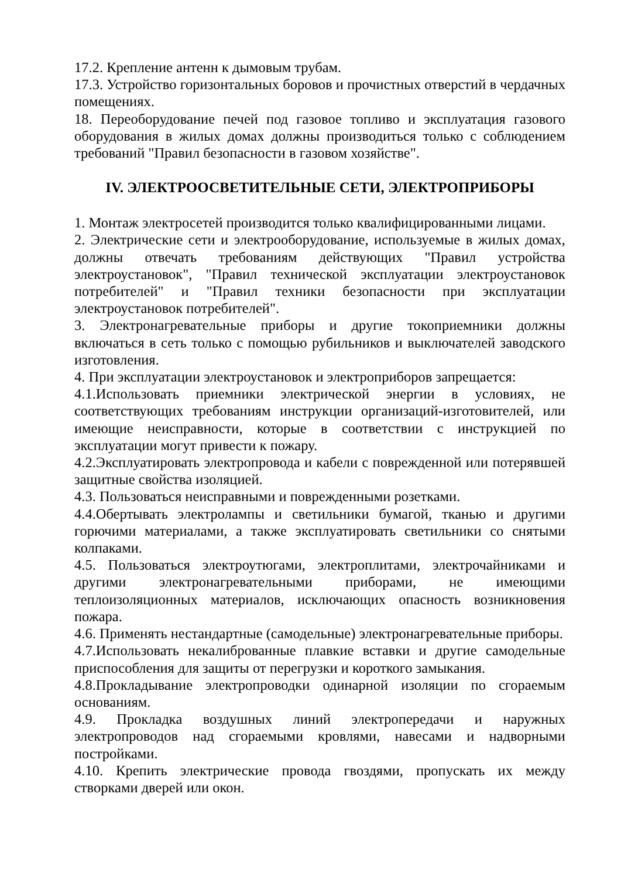17.2. Крепление антенн к дымовым трубам.
17.3. Устройство горизонтальных боровов и прочистных отверстий в чердачных помещениях.
18. Переоборудование печей под газовое топливо и эксплуатация газового оборудования в жилых домах должны производиться только с соблюдением требований "Правил безопасности в газовом хозяйстве".
IV. ЭЛЕКТРООСВЕТИТЕЛЬНЫЕ СЕТИ, ЭЛЕКТРОПРИБОРЫ
1. Монтаж электросетей производится только квалифицированными лицами.
2. Электрические сети и электрооборудование, используемые в жилых домах, должны отвечать требованиям действующих "Правил устройства электроустановок", "Правил технической эксплуатации электроустановок потребителей" и "Правил техники безопасности при эксплуатации электроустановок потребителей".
3. Электронагревательные приборы и другие токоприемники должны включаться в сеть только с помощью рубильников и выключателей заводского изготовления.
4. При эксплуатации электроустановок и электроприборов запрещается:
4.1.Использовать приемники электрической энергии в условиях, не соответствующих требованиям инструкции организаций-изготовителей, или имеющие неисправности, которые в соответствии с инструкцией по эксплуатации могут привести к пожару.
4.2.Эксплуатировать электропровода и кабели с поврежденной или потерявшей защитные свойства изоляцией.
4.3. Пользоваться неисправными и поврежденными розетками.
4.4.Обертывать электролампы и светильники бумагой, тканью и другими горючими материалами, а также эксплуатировать светильники со снятыми колпаками.
4.5. Пользоваться электроутюгами, электроплитами, электрочайниками и другими электронагревательными приборами, не имеющими теплоизоляционных материалов, исключающих опасность возникновения пожара.
4.6. Применять нестандартные (самодельные) электронагревательные приборы.
4.7.Использовать некалиброванные плавкие вставки и другие самодельные приспособления для защиты от перегрузки и короткого замыкания.
4.8.Прокладывание электропроводки одинарной изоляции по сгораемым основаниям.
4.9. Прокладка воздушных линий электропередачи и наружных электропроводов над сгораемыми кровлями, навесами и надворными постройками.
4.10. Крепить электрические провода гвоздями, пропускать их между створками дверей или окон.